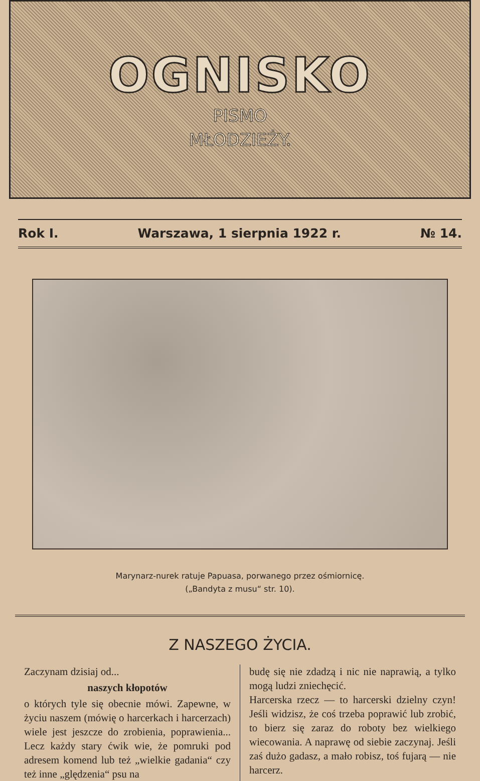OGNISKO
PISMO
MŁODZIEŻY.
Rok I. Warszawa, 1 sierpnia 1922 r. № 14.
Marynarz-nurek ratuje Papuasa, porwanego przez ośmiornicę.
(„Bandyta z musu“ str. 10).
Z NASZEGO ŻYCIA.
Zaczynam dzisiaj od...
naszych kłopotów
o których tyle się obecnie mówi. Zapewne, w życiu naszem (mówię o harcerkach i harcerzach) wiele jest jeszcze do zrobienia, poprawienia... Lecz każdy stary ćwik wie, że pomruki pod adresem komend lub też „wielkie gadania“ czy też inne „ględzenia“ psu na
budę się nie zdadzą i nic nie naprawią, a tylko mogą ludzi zniechęcić.
Harcerska rzecz — to harcerski dzielny czyn! Jeśli widzisz, że coś trzeba poprawić lub zrobić, to bierz się zaraz do roboty bez wielkiego wiecowania. A naprawę od siebie zaczynaj. Jeśli zaś dużo gadasz, a mało robisz, toś fujarą — nie harcerz.